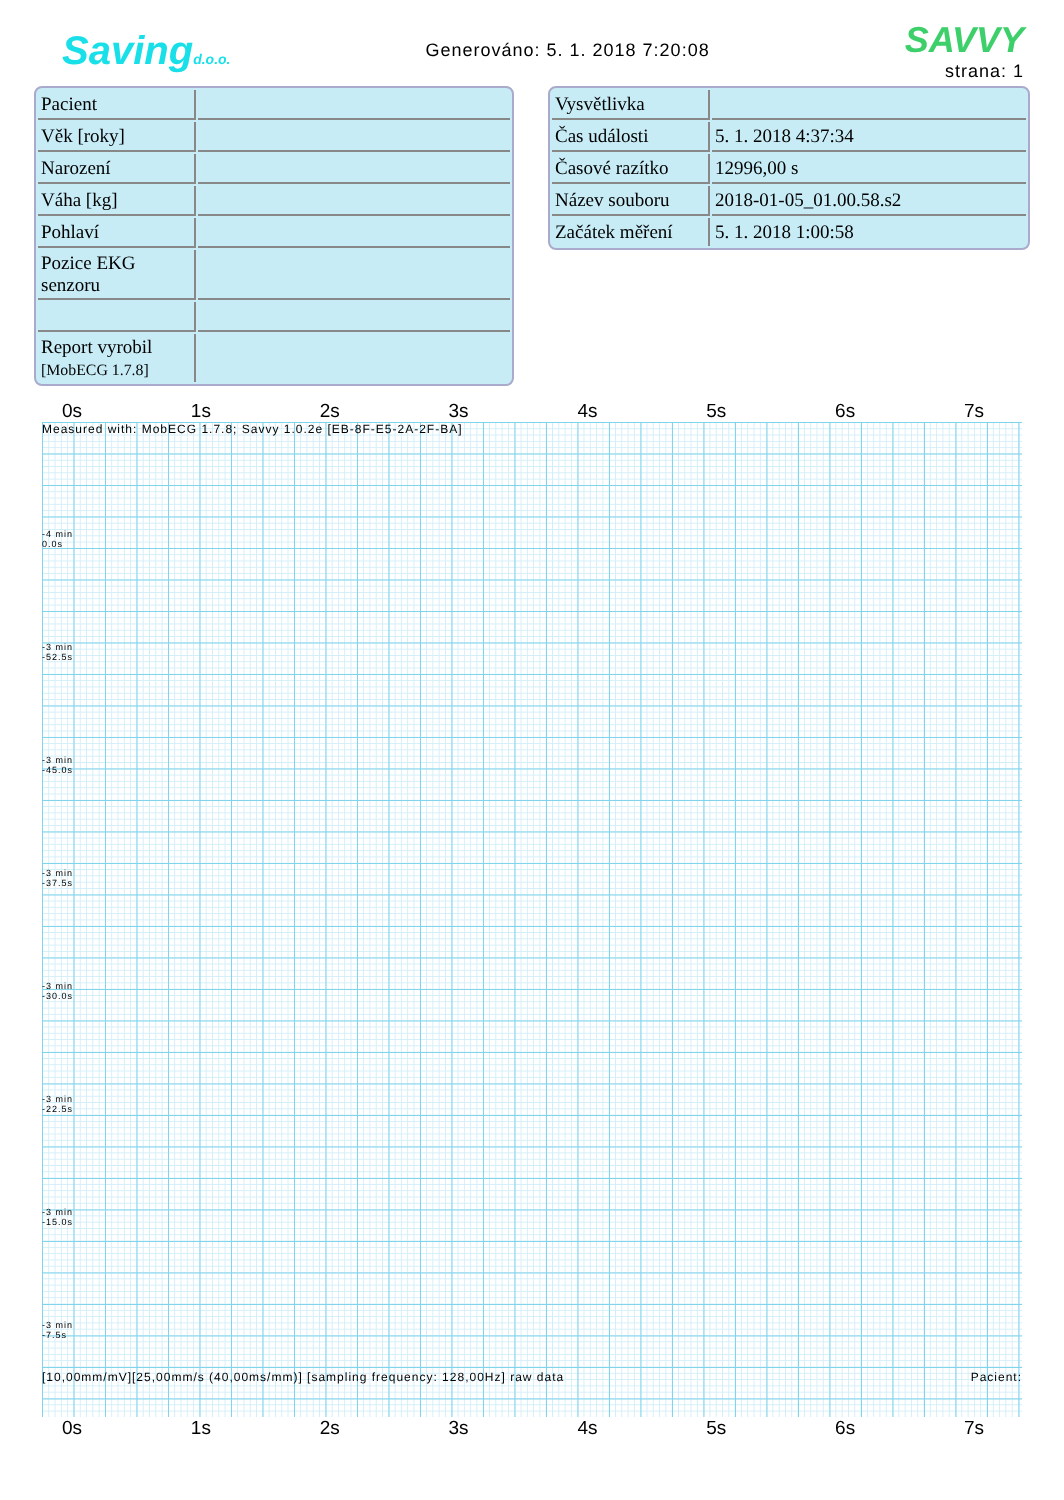Savingd.o.o.
Generováno: 5. 1. 2018 7:20:08
SAVVY
strana: 1
| Pacient | |
| Věk [roky] | |
| Narození | |
| Váha [kg] | |
| Pohlaví | |
| Pozice EKG senzoru | |
| Report vyrobil [MobECG 1.7.8] | |
| Vysvětlivka | |
| Čas události | 5. 1. 2018 4:37:34 |
| Časové razítko | 12996,00 s |
| Název souboru | 2018-01-05_01.00.58.s2 |
| Začátek měření | 5. 1. 2018 1:00:58 |
0s 1s 2s 3s 4s 5s 6s 7s
Measured with: MobECG 1.7.8; Savvy 1.0.2e [EB-8F-E5-2A-2F-BA]
-4 min
0.0s
-3 min
-52.5s
-3 min
-45.0s
-3 min
-37.5s
-3 min
-30.0s
-3 min
-22.5s
-3 min
-15.0s
-3 min
-7.5s
[10,00mm/mV][25,00mm/s (40,00ms/mm)] [sampling frequency: 128,00Hz] raw data Pacient:
0s 1s 2s 3s 4s 5s 6s 7s